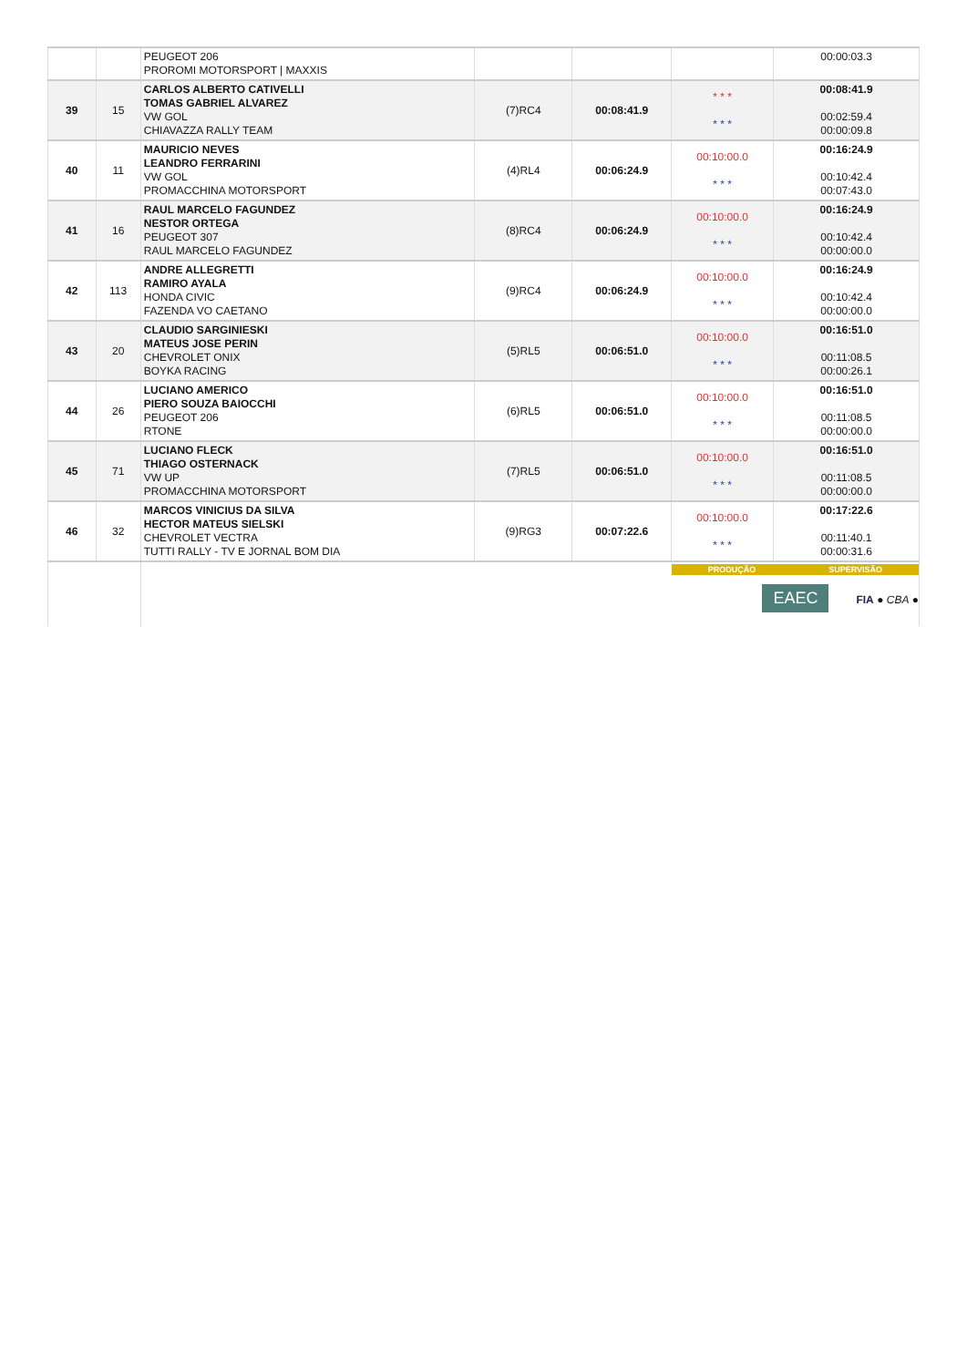| | | PEUGEOT 206 PROROMI MOTORSPORT / MAXXIS | | | | 00:00:03.3 |
| 39 | 15 | CARLOS ALBERTO CATIVELLI TOMAS GABRIEL ALVAREZ VW GOL CHIAVAZZA RALLY TEAM | (7)RC4 | 00:08:41.9 | * * * * * * | 00:08:41.9 00:02:59.4 00:00:09.8 |
| 40 | 11 | MAURICIO NEVES LEANDRO FERRARINI VW GOL PROMACCHINA MOTORSPORT | (4)RL4 | 00:06:24.9 | 00:10:00.0 * * * | 00:16:24.9 00:10:42.4 00:07:43.0 |
| 41 | 16 | RAUL MARCELO FAGUNDEZ NESTOR ORTEGA PEUGEOT 307 RAUL MARCELO FAGUNDEZ | (8)RC4 | 00:06:24.9 | 00:10:00.0 * * * | 00:16:24.9 00:10:42.4 00:00:00.0 |
| 42 | 113 | ANDRE ALLEGRETTI RAMIRO AYALA HONDA CIVIC FAZENDA VO CAETANO | (9)RC4 | 00:06:24.9 | 00:10:00.0 * * * | 00:16:24.9 00:10:42.4 00:00:00.0 |
| 43 | 20 | CLAUDIO SARGINIESKI MATEUS JOSE PERIN CHEVROLET ONIX BOYKA RACING | (5)RL5 | 00:06:51.0 | 00:10:00.0 * * * | 00:16:51.0 00:11:08.5 00:00:26.1 |
| 44 | 26 | LUCIANO AMERICO PIERO SOUZA BAIOCCHI PEUGEOT 206 RTONE | (6)RL5 | 00:06:51.0 | 00:10:00.0 * * * | 00:16:51.0 00:11:08.5 00:00:00.0 |
| 45 | 71 | LUCIANO FLECK THIAGO OSTERNACK VW UP PROMACCHINA MOTORSPORT | (7)RL5 | 00:06:51.0 | 00:10:00.0 * * * | 00:16:51.0 00:11:08.5 00:00:00.0 |
| 46 | 32 | MARCOS VINICIUS DA SILVA HECTOR MATEUS SIELSKI CHEVROLET VECTRA TUTTI RALLY - TV E JORNAL BOM DIA | (9)RG3 | 00:07:22.6 | 00:10:00.0 * * * | 00:17:22.6 00:11:40.1 00:00:31.6 |
| | | | | | PRODUÇÃO SUPERVISÃO EAEC FIA ● CBA ● | |